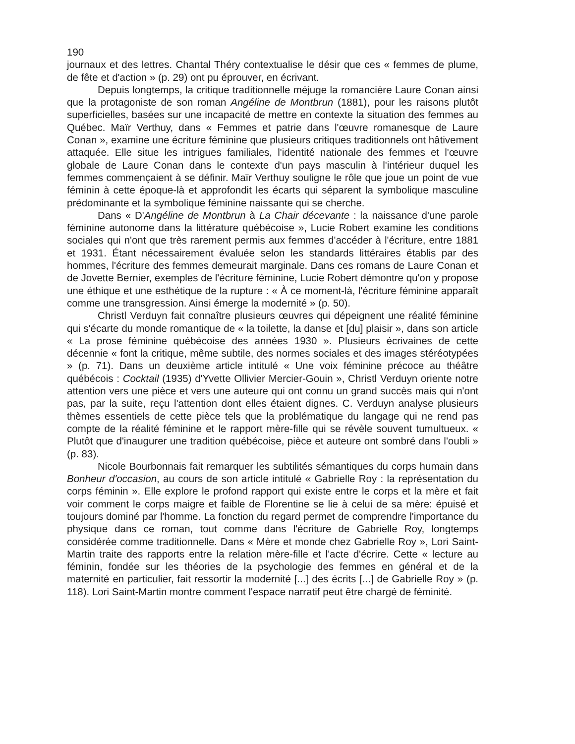190
journaux et des lettres. Chantal Théry contextualise le désir que ces « femmes de plume, de fête et d'action » (p. 29) ont pu éprouver, en écrivant.
Depuis longtemps, la critique traditionnelle méjuge la romancière Laure Conan ainsi que la protagoniste de son roman Angéline de Montbrun (1881), pour les raisons plutôt superficielles, basées sur une incapacité de mettre en contexte la situation des femmes au Québec. Maïr Verthuy, dans « Femmes et patrie dans l'œuvre romanesque de Laure Conan », examine une écriture féminine que plusieurs critiques traditionnels ont hâtivement attaquée. Elle situe les intrigues familiales, l'identité nationale des femmes et l'œuvre globale de Laure Conan dans le contexte d'un pays masculin à l'intérieur duquel les femmes commençaient à se définir. Maïr Verthuy souligne le rôle que joue un point de vue féminin à cette époque-là et approfondit les écarts qui séparent la symbolique masculine prédominante et la symbolique féminine naissante qui se cherche.
Dans « D'Angéline de Montbrun à La Chair décevante : la naissance d'une parole féminine autonome dans la littérature québécoise », Lucie Robert examine les conditions sociales qui n'ont que très rarement permis aux femmes d'accéder à l'écriture, entre 1881 et 1931. Étant nécessairement évaluée selon les standards littéraires établis par des hommes, l'écriture des femmes demeurait marginale. Dans ces romans de Laure Conan et de Jovette Bernier, exemples de l'écriture féminine, Lucie Robert démontre qu'on y propose une éthique et une esthétique de la rupture : « À ce moment-là, l'écriture féminine apparaît comme une transgression. Ainsi émerge la modernité » (p. 50).
Christl Verduyn fait connaître plusieurs œuvres qui dépeignent une réalité féminine qui s'écarte du monde romantique de « la toilette, la danse et [du] plaisir », dans son article « La prose féminine québécoise des années 1930 ». Plusieurs écrivaines de cette décennie « font la critique, même subtile, des normes sociales et des images stéréotypées » (p. 71). Dans un deuxième article intitulé « Une voix féminine précoce au théâtre québécois : Cocktail (1935) d'Yvette Ollivier Mercier-Gouin », Christl Verduyn oriente notre attention vers une pièce et vers une auteure qui ont connu un grand succès mais qui n'ont pas, par la suite, reçu l'attention dont elles étaient dignes. C. Verduyn analyse plusieurs thèmes essentiels de cette pièce tels que la problématique du langage qui ne rend pas compte de la réalité féminine et le rapport mère-fille qui se révèle souvent tumultueux. « Plutôt que d'inaugurer une tradition québécoise, pièce et auteure ont sombré dans l'oubli » (p. 83).
Nicole Bourbonnais fait remarquer les subtilités sémantiques du corps humain dans Bonheur d'occasion, au cours de son article intitulé « Gabrielle Roy : la représentation du corps féminin ». Elle explore le profond rapport qui existe entre le corps et la mère et fait voir comment le corps maigre et faible de Florentine se lie à celui de sa mère: épuisé et toujours dominé par l'homme. La fonction du regard permet de comprendre l'importance du physique dans ce roman, tout comme dans l'écriture de Gabrielle Roy, longtemps considérée comme traditionnelle. Dans « Mère et monde chez Gabrielle Roy », Lori Saint-Martin traite des rapports entre la relation mère-fille et l'acte d'écrire. Cette « lecture au féminin, fondée sur les théories de la psychologie des femmes en général et de la maternité en particulier, fait ressortir la modernité [...] des écrits [...] de Gabrielle Roy » (p. 118). Lori Saint-Martin montre comment l'espace narratif peut être chargé de féminité.